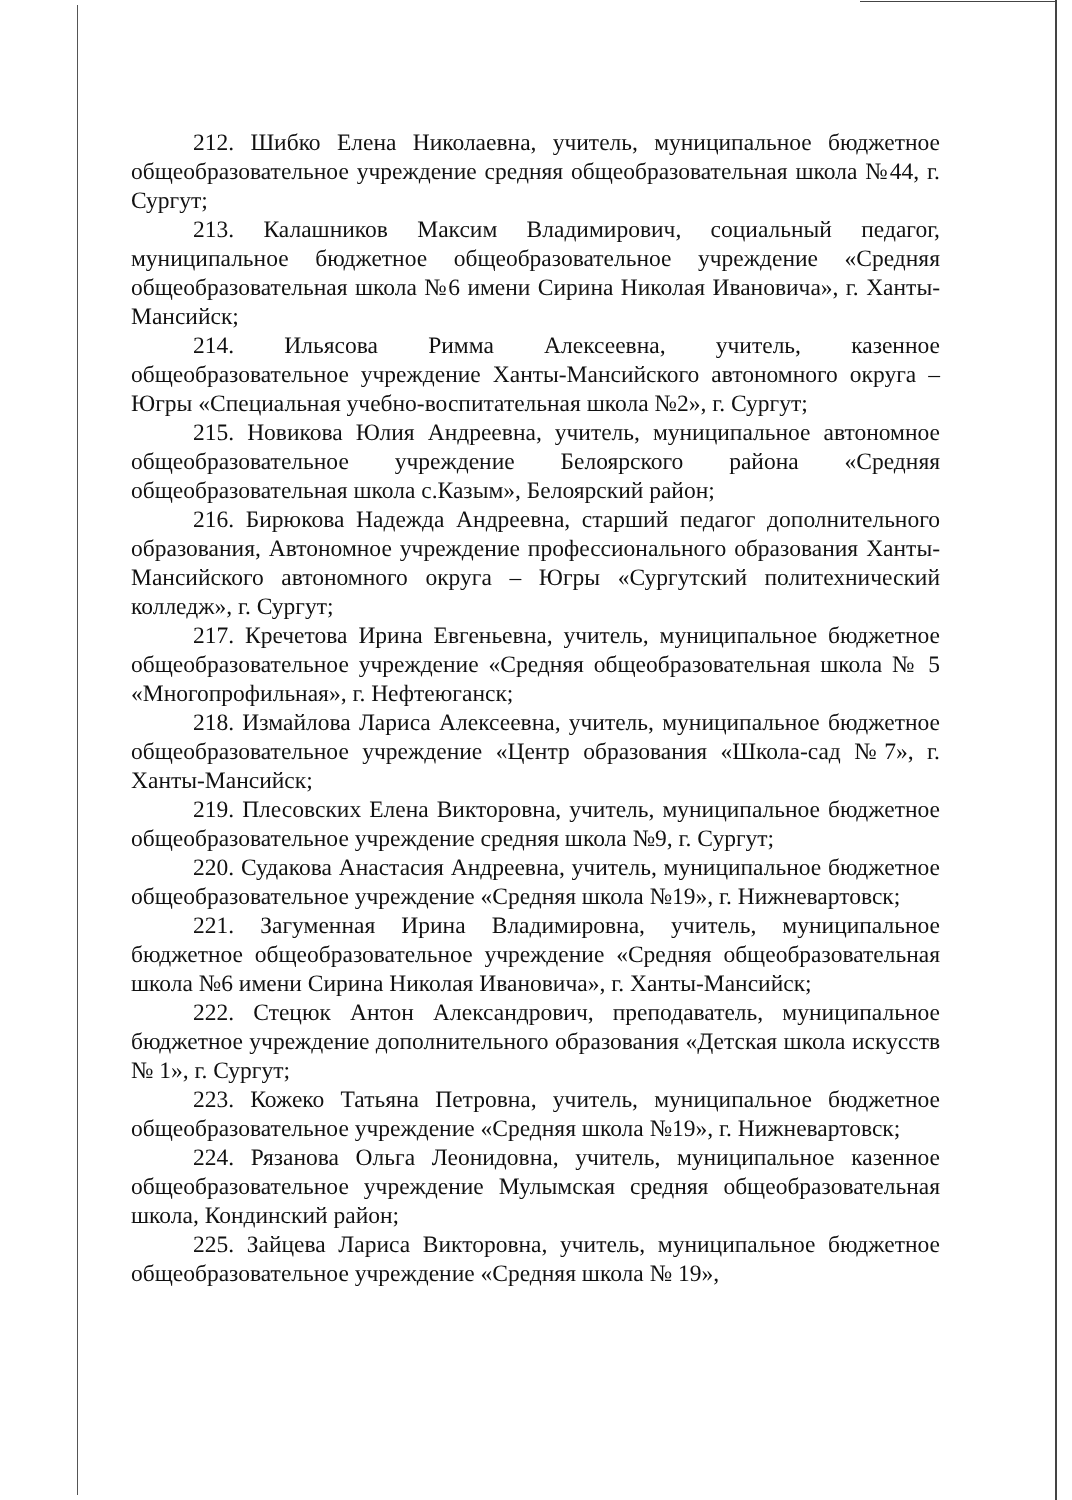212. Шибко Елена Николаевна, учитель, муниципальное бюджетное общеобразовательное учреждение средняя общеобразовательная школа №44, г. Сургут;
213. Калашников Максим Владимирович, социальный педагог, муниципальное бюджетное общеобразовательное учреждение «Средняя общеобразовательная школа №6 имени Сирина Николая Ивановича», г. Ханты-Мансийск;
214. Ильясова Римма Алексеевна, учитель, казенное общеобразовательное учреждение Ханты-Мансийского автономного округа – Югры «Специальная учебно-воспитательная школа №2», г. Сургут;
215. Новикова Юлия Андреевна, учитель, муниципальное автономное общеобразовательное учреждение Белоярского района «Средняя общеобразовательная школа с.Казым», Белоярский район;
216. Бирюкова Надежда Андреевна, старший педагог дополнительного образования, Автономное учреждение профессионального образования Ханты-Мансийского автономного округа – Югры «Сургутский политехнический колледж», г. Сургут;
217. Кречетова Ирина Евгеньевна, учитель, муниципальное бюджетное общеобразовательное учреждение «Средняя общеобразовательная школа № 5 «Многопрофильная», г. Нефтеюганск;
218. Измайлова Лариса Алексеевна, учитель, муниципальное бюджетное общеобразовательное учреждение «Центр образования «Школа-сад №7», г. Ханты-Мансийск;
219. Плесовских Елена Викторовна, учитель, муниципальное бюджетное общеобразовательное учреждение средняя школа №9, г. Сургут;
220. Судакова Анастасия Андреевна, учитель, муниципальное бюджетное общеобразовательное учреждение «Средняя школа №19», г. Нижневартовск;
221. Загуменная Ирина Владимировна, учитель, муниципальное бюджетное общеобразовательное учреждение «Средняя общеобразовательная школа №6 имени Сирина Николая Ивановича», г. Ханты-Мансийск;
222. Стецюк Антон Александрович, преподаватель, муниципальное бюджетное учреждение дополнительного образования «Детская школа искусств № 1», г. Сургут;
223. Кожеко Татьяна Петровна, учитель, муниципальное бюджетное общеобразовательное учреждение «Средняя школа №19», г. Нижневартовск;
224. Рязанова Ольга Леонидовна, учитель, муниципальное казенное общеобразовательное учреждение Мулымская средняя общеобразовательная школа, Кондинский район;
225. Зайцева Лариса Викторовна, учитель, муниципальное бюджетное общеобразовательное учреждение «Средняя школа № 19»,